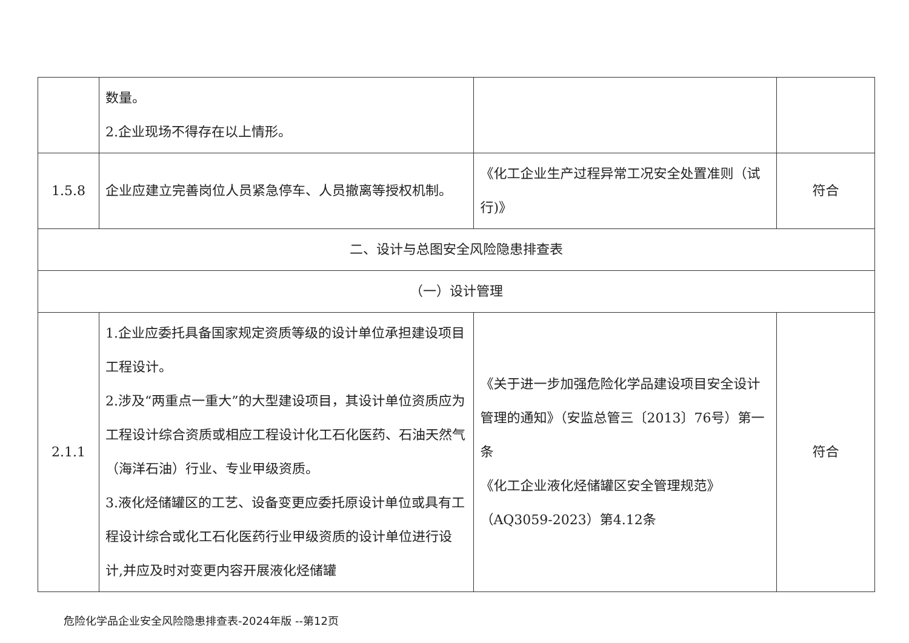| | 数量。 2.企业现场不得存在以上情形。 | | |
| 1.5.8 | 企业应建立完善岗位人员紧急停车、人员撤离等授权机制。 | 《化工企业生产过程异常工况安全处置准则（试行)》 | 符合 |
| 二、设计与总图安全风险隐患排查表 | | | |
| （一）设计管理 | | | |
| 2.1.1 | 1.企业应委托具备国家规定资质等级的设计单位承担建设项目工程设计。 2.涉及“两重点一重大”的大型建设项目，其设计单位资质应为工程设计综合资质或相应工程设计化工石化医药、石油天然气（海洋石油）行业、专业甲级资质。 3.液化烃储罐区的工艺、设备变更应委托原设计单位或具有工程设计综合或化工石化医药行业甲级资质的设计单位进行设计,并应及时对变更内容开展液化烃储罐 | 《关于进一步加强危险化学品建设项目安全设计管理的通知》（安监总管三〔2013〕76号）第一条 《化工企业液化烃储罐区安全管理规范》（AQ3059-2023）第4.12条 | 符合 |
危险化学品企业安全风险隐患排查表-2024年版 --第12页